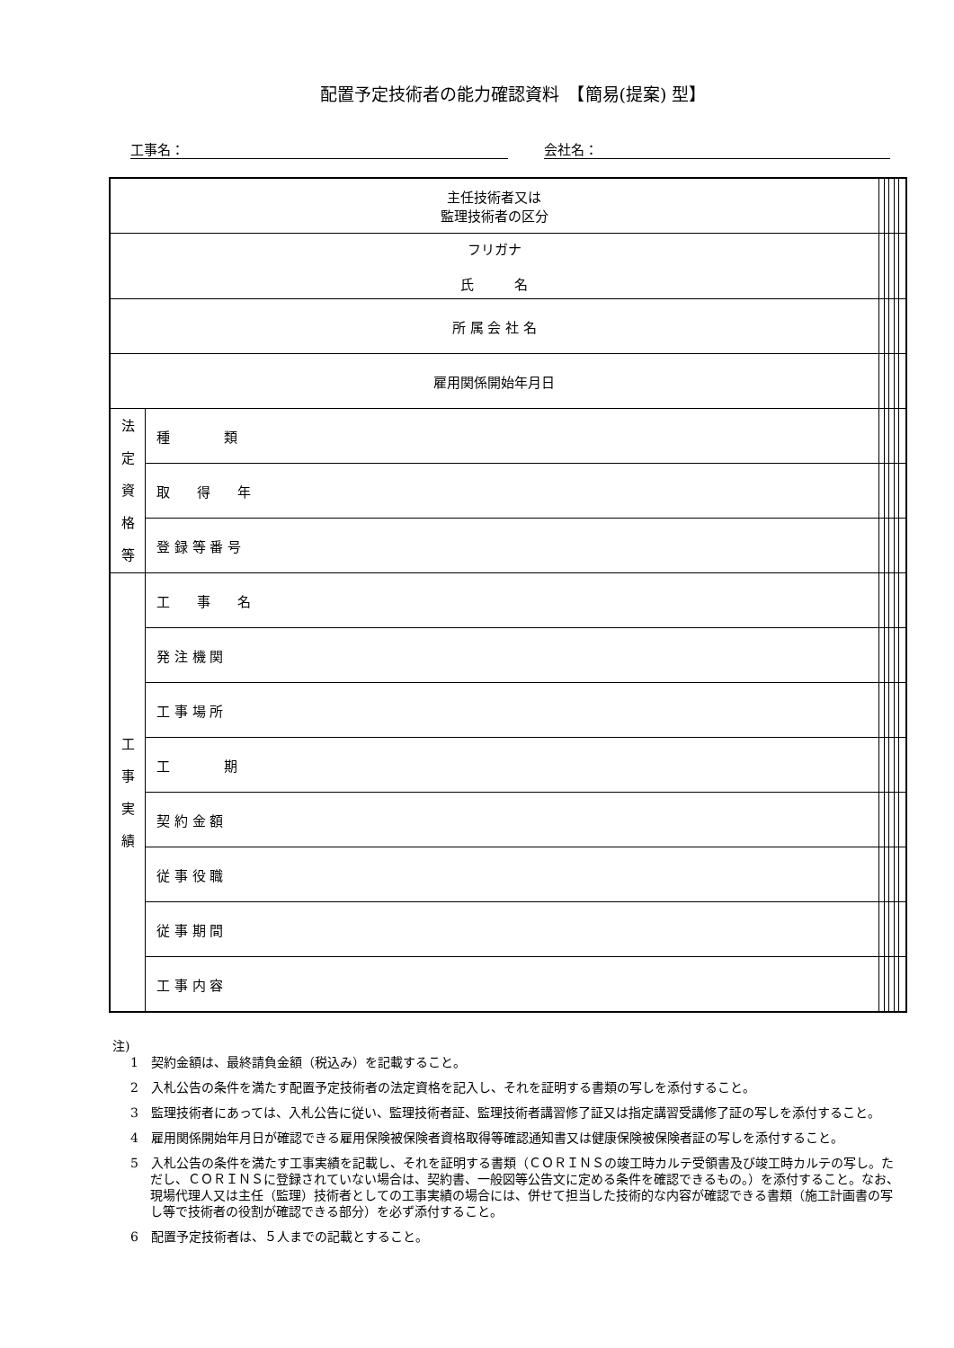配置予定技術者の能力確認資料　【簡易(提案) 型】
工事名： 会社名：
| 主任技術者又は 監理技術者の区分 | | | | | | |
| フリガナ 氏 名 | | | | | | |
| 所 属 会 社 名 | | | | | | |
| 雇用関係開始年月日 | | | | | | |
| 法 定 資 格 等 | 種 類 | | | | | |
| | 取 得 年 | | | | | |
| | 登 録 等 番 号 | | | | | |
| 工 事 実 績 | 工 事 名 | | | | | |
| | 発 注 機 関 | | | | | |
| | 工 事 場 所 | | | | | |
| | 工 期 | | | | | |
| | 契 約 金 額 | | | | | |
| | 従 事 役 職 | | | | | |
| | 従 事 期 間 | | | | | |
| | 工 事 内 容 | | | | | |
注)
1　契約金額は、最終請負金額（税込み）を記載すること。
2　入札公告の条件を満たす配置予定技術者の法定資格を記入し、それを証明する書類の写しを添付すること。
3　監理技術者にあっては、入札公告に従い、監理技術者証、監理技術者講習修了証又は指定講習受講修了証の写しを添付すること。
4　雇用関係開始年月日が確認できる雇用保険被保険者資格取得等確認通知書又は健康保険被保険者証の写しを添付すること。
5　入札公告の条件を満たす工事実績を記載し、それを証明する書類（ＣＯＲＩＮＳの竣工時カルテ受領書及び竣工時カルテの写し。ただし、ＣＯＲＩＮＳに登録されていない場合は、契約書、一般図等公告文に定める条件を確認できるもの。）を添付すること。なお、現場代理人又は主任（監理）技術者としての工事実績の場合には、併せて担当した技術的な内容が確認できる書類（施工計画書の写し等で技術者の役割が確認できる部分）を必ず添付すること。
6　配置予定技術者は、５人までの記載とすること。